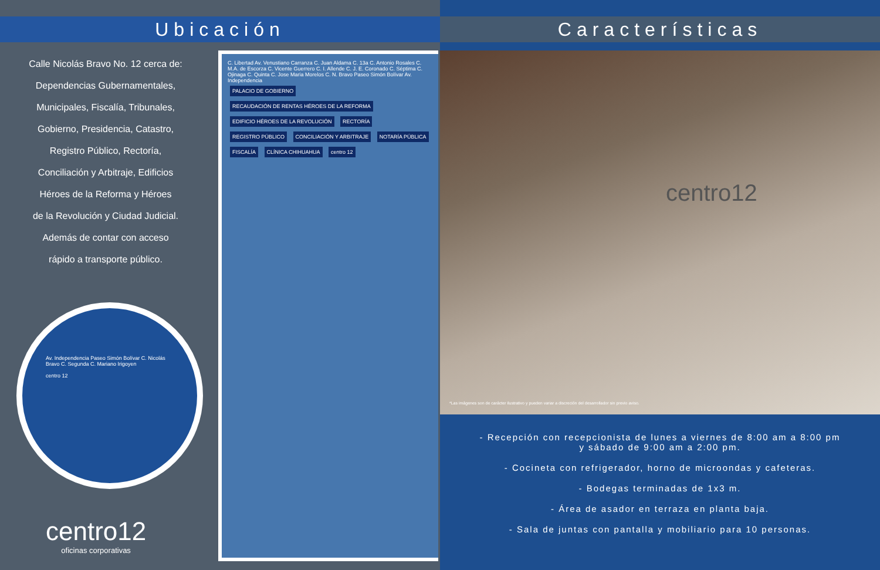Ubicación
Calle Nicolás Bravo No. 12 cerca de:
Dependencias Gubernamentales,
Municipales, Fiscalía, Tribunales,
Gobierno, Presidencia, Catastro,
Registro Público, Rectoría,
Conciliación y Arbitraje, Edificios
Héroes de la Reforma y Héroes
de la Revolución y Ciudad Judicial.
Además de contar con acceso
rápido a transporte público.
C. Libertad Av. Venustiano Carranza C. Juan Aldama C. 13a C. Antonio Rosales C. M.A. de Escorza C. Vicente Guerrero C. I. Allende C. J. E. Coronado C. Séptima C. Ojinaga C. Quinta C. Jose Maria Morelos C. N. Bravo Paseo Simón Bolívar Av. Independencia
PALACIO DE GOBIERNO RECAUDACIÓN DE RENTAS HÉROES DE LA REFORMA EDIFICIO HÉROES DE LA REVOLUCIÓN RECTORÍA REGISTRO PÚBLICO CONCILIACIÓN Y ARBITRAJE NOTARÍA PÚBLICA FISCALÍA CLÍNICA CHIHUAHUA centro 12
Av. Independencia Paseo Simón Bolívar C. Nicolás Bravo C. Segunda C. Mariano Irigoyen
centro 12
centro12
oficinas corporativas
Características
centro12
*Las imágenes son de carácter ilustrativo y pueden variar a discreción del desarrollador sin previo aviso.
- Recepción con recepcionista de lunes a viernes de 8:00 am a 8:00 pm
y sábado de 9:00 am a 2:00 pm.
- Cocineta con refrigerador, horno de microondas y cafeteras.
- Bodegas terminadas de 1x3 m.
- Área de asador en terraza en planta baja.
- Sala de juntas con pantalla y mobiliario para 10 personas.